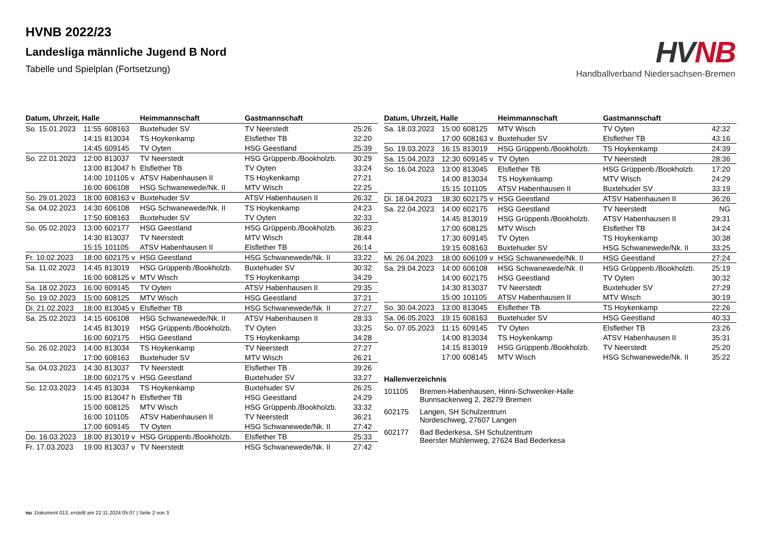HVNB 2022/23
Landesliga männliche Jugend B Nord
Tabelle und Spielplan (Fortsetzung)
HV NB
Handballverband Niedersachsen-Bremen
| Datum, Uhrzeit, Halle | | | Heimmannschaft | Gastmannschaft | |
| --- | --- | --- | --- | --- | --- |
| So. 15.01.2023 | 11:55 | 608163 | Buxtehuder SV | TV Neerstedt | 25:26 |
| | 14:15 | 813034 | TS Hoykenkamp | Elsflether TB | 32:20 |
| | 14:45 | 609145 | TV Oyten | HSG Geestland | 25:39 |
| So. 22.01.2023 | 12:00 | 813037 | TV Neerstedt | HSG Grüppenb./Bookholzb. | 30:29 |
| | 13:00 | 813047 h | Elsflether TB | TV Oyten | 33:24 |
| | 14:00 | 101105 v | ATSV Habenhausen II | TS Hoykenkamp | 27:21 |
| | 16:00 | 606108 | HSG Schwanewede/Nk. II | MTV Wisch | 22:25 |
| So. 29.01.2023 | 18:00 | 608163 v | Buxtehuder SV | ATSV Habenhausen II | 26:32 |
| Sa. 04.02.2023 | 14:30 | 606108 | HSG Schwanewede/Nk. II | TS Hoykenkamp | 24:23 |
| | 17:50 | 608163 | Buxtehuder SV | TV Oyten | 32:33 |
| So. 05.02.2023 | 13:00 | 602177 | HSG Geestland | HSG Grüppenb./Bookholzb. | 36:23 |
| | 14:30 | 813037 | TV Neerstedt | MTV Wisch | 28:44 |
| | 15:15 | 101105 | ATSV Habenhausen II | Elsflether TB | 26:14 |
| Fr. 10.02.2023 | 18:00 | 602175 v | HSG Geestland | HSG Schwanewede/Nk. II | 33:22 |
| Sa. 11.02.2023 | 14:45 | 813019 | HSG Grüppenb./Bookholzb. | Buxtehuder SV | 30:32 |
| | 16:00 | 608125 v | MTV Wisch | TS Hoykenkamp | 34:29 |
| Sa. 18.02.2023 | 16:00 | 609145 | TV Oyten | ATSV Habenhausen II | 29:35 |
| So. 19.02.2023 | 15:00 | 608125 | MTV Wisch | HSG Geestland | 37:21 |
| Di. 21.02.2023 | 18:00 | 813045 v | Elsflether TB | HSG Schwanewede/Nk. II | 27:27 |
| Sa. 25.02.2023 | 14:15 | 606108 | HSG Schwanewede/Nk. II | ATSV Habenhausen II | 28:33 |
| | 14:45 | 813019 | HSG Grüppenb./Bookholzb. | TV Oyten | 33:25 |
| | 16:00 | 602175 | HSG Geestland | TS Hoykenkamp | 34:28 |
| So. 26.02.2023 | 14:00 | 813034 | TS Hoykenkamp | TV Neerstedt | 27:27 |
| | 17:00 | 608163 | Buxtehuder SV | MTV Wisch | 26:21 |
| Sa. 04.03.2023 | 14:30 | 813037 | TV Neerstedt | Elsflether TB | 39:26 |
| | 18:00 | 602175 v | HSG Geestland | Buxtehuder SV | 33:27 |
| So. 12.03.2023 | 14:45 | 813034 | TS Hoykenkamp | Buxtehuder SV | 26:25 |
| | 15:00 | 813047 h | Elsflether TB | HSG Geestland | 24:29 |
| | 15:00 | 608125 | MTV Wisch | HSG Grüppenb./Bookholzb. | 33:32 |
| | 16:00 | 101105 | ATSV Habenhausen II | TV Neerstedt | 36:21 |
| | 17:00 | 609145 | TV Oyten | HSG Schwanewede/Nk. II | 27:42 |
| Do. 16.03.2023 | 18:00 | 813019 v | HSG Grüppenb./Bookholzb. | Elsflether TB | 25:33 |
| Fr. 17.03.2023 | 19:00 | 813037 v | TV Neerstedt | HSG Schwanewede/Nk. II | 27:42 |
| Datum, Uhrzeit, Halle | | | Heimmannschaft | Gastmannschaft | |
| --- | --- | --- | --- | --- | --- |
| Sa. 18.03.2023 | 15:00 | 608125 | MTV Wisch | TV Oyten | 42:32 |
| | 17:00 | 608163 v | Buxtehuder SV | Elsflether TB | 43:16 |
| So. 19.03.2023 | 16:15 | 813019 | HSG Grüppenb./Bookholzb. | TS Hoykenkamp | 24:39 |
| Sa. 15.04.2023 | 12:30 | 609145 v | TV Oyten | TV Neerstedt | 28:36 |
| So. 16.04.2023 | 13:00 | 813045 | Elsflether TB | HSG Grüppenb./Bookholzb. | 17:20 |
| | 14:00 | 813034 | TS Hoykenkamp | MTV Wisch | 24:29 |
| | 15:15 | 101105 | ATSV Habenhausen II | Buxtehuder SV | 33:19 |
| Di. 18.04.2023 | 18:30 | 602175 v | HSG Geestland | ATSV Habenhausen II | 36:26 |
| Sa. 22.04.2023 | 14:00 | 602175 | HSG Geestland | TV Neerstedt | NG |
| | 14:45 | 813019 | HSG Grüppenb./Bookholzb. | ATSV Habenhausen II | 29:31 |
| | 17:00 | 608125 | MTV Wisch | Elsflether TB | 34:24 |
| | 17:30 | 609145 | TV Oyten | TS Hoykenkamp | 30:38 |
| | 19:15 | 608163 | Buxtehuder SV | HSG Schwanewede/Nk. II | 33:25 |
| Mi. 26.04.2023 | 18:00 | 606109 v | HSG Schwanewede/Nk. II | HSG Geestland | 27:24 |
| Sa. 29.04.2023 | 14:00 | 606108 | HSG Schwanewede/Nk. II | HSG Grüppenb./Bookholzb. | 25:19 |
| | 14:00 | 602175 | HSG Geestland | TV Oyten | 30:32 |
| | 14:30 | 813037 | TV Neerstedt | Buxtehuder SV | 27:29 |
| | 15:00 | 101105 | ATSV Habenhausen II | MTV Wisch | 30:19 |
| So. 30.04.2023 | 13:00 | 813045 | Elsflether TB | TS Hoykenkamp | 22:26 |
| Sa. 06.05.2023 | 19:15 | 608163 | Buxtehuder SV | HSG Geestland | 40:33 |
| So. 07.05.2023 | 11:15 | 609145 | TV Oyten | Elsflether TB | 23:26 |
| | 14:00 | 813034 | TS Hoykenkamp | ATSV Habenhausen II | 35:31 |
| | 14:15 | 813019 | HSG Grüppenb./Bookholzb. | TV Neerstedt | 25:20 |
| | 17:00 | 608145 | MTV Wisch | HSG Schwanewede/Nk. II | 35:22 |
Hallenverzeichnis
101105 Bremen-Habenhausen, Hinni-Schwenker-Halle
Bunnsackerweg 2, 28279 Bremen
602175 Langen, SH Schulzentrum
Nordeschweg, 27607 Langen
602177 Bad Bederkesa, SH Schulzentrum
Beerster Mühlenweg, 27624 Bad Bederkesa
nu .Dokument 013, erstellt am 22.11.2024 05:07 | Seite 2 von 3